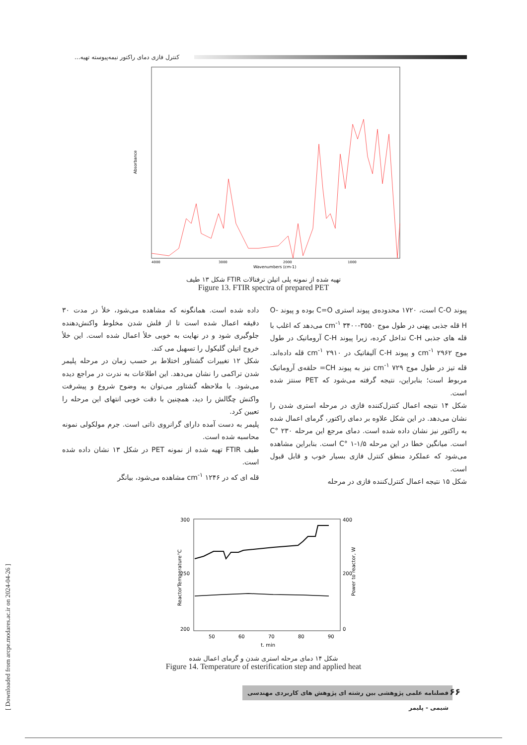[ Downloaded from arcpe.modares.ac.ir on 2024-04-26 ]
کنترل فازی دمای راکتور نیمه‌پیوسته تهیه...
Absorbance
Wavenumbers (cm-1)
4000
3000
2000
1000
شکل ۱۳ طیف FTIR تهیه شده از نمونه پلی اتیلن ترفتالات
Figure 13. FTIR spectra of prepared PET
داده شده است. همانگونه که مشاهده می‌شود، خلأ در مدت ۳۰ دقیقه اعمال شده است تا از فلش شدن مخلوط واکنش‌دهنده جلوگیری شود و در نهایت به خوبی خلأ اعمال شده است. این خلأ خروج اتیلن گلیکول را تسهیل می کند.
شکل ۱۲ تغییرات گشتاور اختلاط بر حسب زمان در مرحله پلیمر شدن تراکمی را نشان می‌دهد. این اطلاعات به ندرت در مراجع دیده می‌شود. با ملاحظه گشتاور می‌توان به وضوح شروع و پیشرفت واکنش چگالش را دید، همچنین با دقت خوبی انتهای این مرحله را تعیین کرد.
پلیمر به دست آمده دارای گرانروی ذاتی است. جرم مولکولی نمونه محاسبه شده است.
طیف FTIR تهیه شده از نمونه PET در شکل ۱۳ نشان داده شده است.
قله ای که در ۱۲۴۶ cm<sup>-۱</sup> مشاهده می‌شود، بیانگر
پیوند C-O است، ۱۷۲۰ محدوده‌ی پیوند استری C=O بوده و پیوند O-H قله جذبی پهنی در طول موج cm<sup>-۱</sup> ۳۴۰۰-۳۵۵۰ می‌دهد که اغلب با قله های جذبی C-H تداخل کرده، زیرا پیوند C-H آروماتیک در طول موج ۲۹۶۲ cm<sup>-۱</sup> و پیوند C-H آلیفاتیک در ۲۹۱۰ cm<sup>-۱</sup> قله داده‌اند. قله تیز در طول موج ۷۲۹ cm<sup>-۱</sup> نیز به پیوند CH= حلقه‌ی آروماتیک مربوط است؛ بنابراین، نتیجه گرفته می‌شود که PET سنتز شده است.
شکل ۱۴ نتیجه اعمال کنترل‌کننده فازی در مرحله استری شدن را نشان می‌دهد. در این شکل علاوه بر دمای راکتور، گرمای اعمال شده به راکتور نیز نشان داده شده است. دمای مرجع این مرحله ۲۳۰ °C است. میانگین خطا در این مرحله ۱/۵-۱ °C است. بنابراین مشاهده می‌شود که عملکرد منطق کنترل فازی بسیار خوب و قابل قبول است.
شکل ۱۵ نتیجه اعمال کنترل‌کننده فازی در مرحله
300
250
200
400
200
0
50
60
70
80
90
t. min
ReactorTemperature°C
Power to reactor, W
شکل ۱۴ دمای مرحله استری شدن و گرمای اعمال شده
Figure 14. Temperature of esterification step and applied heat
فصلنامه علمی پژوهشی بین رشته ای پژوهش های کاربردی مهندسی شیمی - پلیمر
۶۶